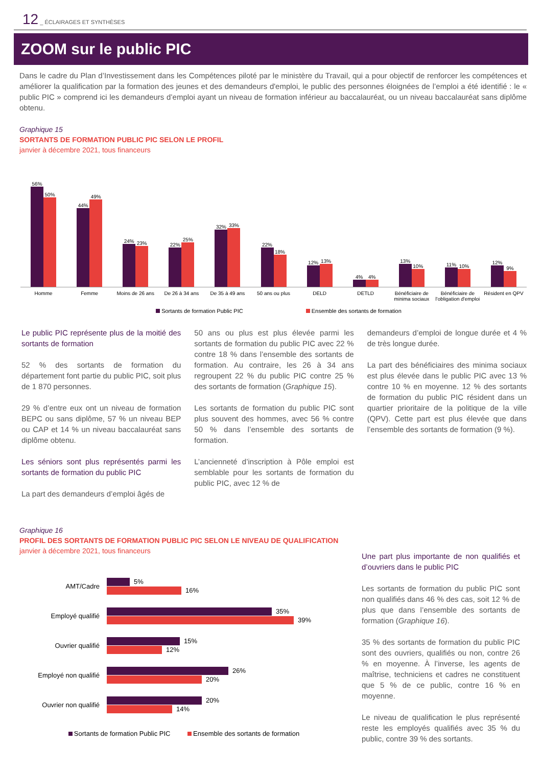12 _ ÉCLAIRAGES ET SYNTHÈSES
ZOOM sur le public PIC
Dans le cadre du Plan d’Investissement dans les Compétences piloté par le ministère du Travail, qui a pour objectif de renforcer les compétences et améliorer la qualification par la formation des jeunes et des demandeurs d'emploi, le public des personnes éloignées de l’emploi a été identifié : le « public PIC » comprend ici les demandeurs d’emploi ayant un niveau de formation inférieur au baccalauréat, ou un niveau baccalauréat sans diplôme obtenu.
Graphique 15
SORTANTS DE FORMATION PUBLIC PIC SELON LE PROFIL
janvier à décembre 2021, tous financeurs
56%
50%
44%
49%
24%
23%
22%
25%
32%
33%
22%
18%
12%
13%
4%
4%
13%
10%
11%
10%
12%
9%
Homme Femme Moins de 26 ans De 26 à 34 ans De 35 à 49 ans 50 ans ou plus DELD DETLD Bénéficiaire de minima sociaux Bénéficiaire de l'obligation d'emploi
Résident en QPV
Sortants de formation Public PIC Ensemble des sortants de formation
Le public PIC représente plus de la moitié des sortants de formation
52 % des sortants de formation du département font partie du public PIC, soit plus de 1 870 personnes.
29 % d’entre eux ont un niveau de formation BEPC ou sans diplôme, 57 % un niveau BEP ou CAP et 14 % un niveau baccalauréat sans diplôme obtenu.
Les séniors sont plus représentés parmi les sortants de formation du public PIC
La part des demandeurs d’emploi âgés de
50 ans ou plus est plus élevée parmi les sortants de formation du public PIC avec 22 % contre 18 % dans l’ensemble des sortants de formation. Au contraire, les 26 à 34 ans regroupent 22 % du public PIC contre 25 % des sortants de formation (Graphique 15).
Les sortants de formation du public PIC sont plus souvent des hommes, avec 56 % contre 50 % dans l’ensemble des sortants de formation.
L’ancienneté d’inscription à Pôle emploi est semblable pour les sortants de formation du public PIC, avec 12 % de
demandeurs d’emploi de longue durée et 4 % de très longue durée.
La part des bénéficiaires des minima sociaux est plus élevée dans le public PIC avec 13 % contre 10 % en moyenne. 12 % des sortants de formation du public PIC résident dans un quartier prioritaire de la politique de la ville (QPV). Cette part est plus élevée que dans l’ensemble des sortants de formation (9 %).
Graphique 16
PROFIL DES SORTANTS DE FORMATION PUBLIC PIC SELON LE NIVEAU DE QUALIFICATION
janvier à décembre 2021, tous financeurs
AMT/Cadre
5%
16%
Employé qualifié
35%
39%
Ouvrier qualifié
15%
12%
Employé non qualifié
26%
20%
Ouvrier non qualifié
20%
14%
Sortants de formation Public PIC Ensemble des sortants de formation
Une part plus importante de non qualifiés et d’ouvriers dans le public PIC
Les sortants de formation du public PIC sont non qualifiés dans 46 % des cas, soit 12 % de plus que dans l’ensemble des sortants de formation (Graphique 16).
35 % des sortants de formation du public PIC sont des ouvriers, qualifiés ou non, contre 26 % en moyenne. À l’inverse, les agents de maîtrise, techniciens et cadres ne constituent que 5 % de ce public, contre 16 % en moyenne.
Le niveau de qualification le plus représenté reste les employés qualifiés avec 35 % du public, contre 39 % des sortants.